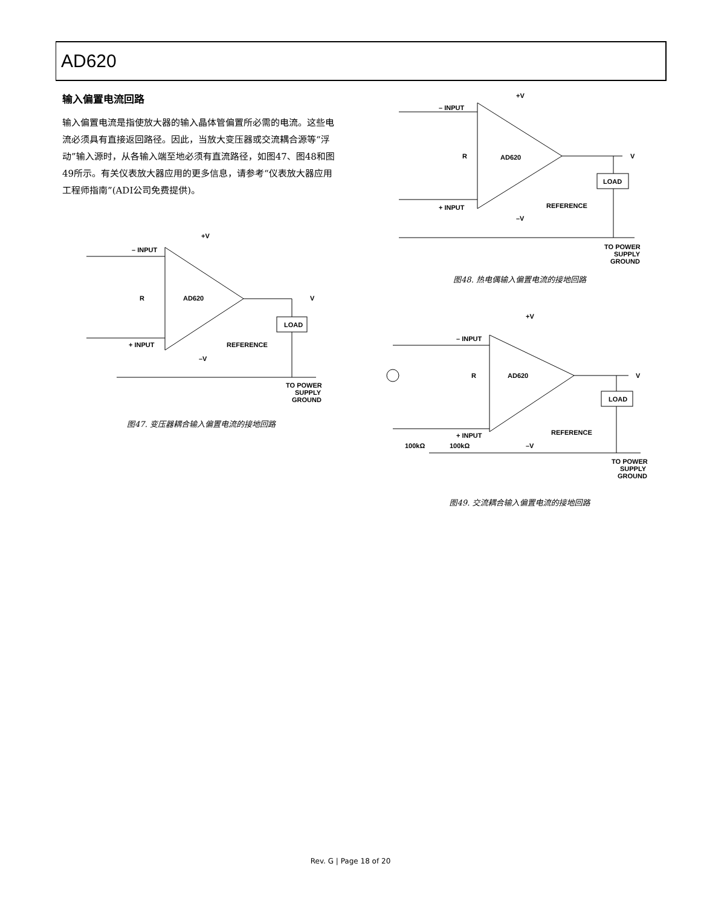AD620
输入偏置电流回路
输入偏置电流是指使放大器的输入晶体管偏置所必需的电流。这些电流必须具有直接返回路径。因此，当放大变压器或交流耦合源等“浮动”输入源时，从各输入端至地必须有直流路径，如图47、图48和图49所示。有关仪表放大器应用的更多信息，请参考“仪表放大器应用工程师指南”(ADI公司免费提供)。
– INPUT
+ INPUT
+V
AD620
R
V
LOAD
REFERENCE
–V
TO POWER
SUPPLY
GROUND
图47. 变压器耦合输入偏置电流的接地回路
– INPUT
+ INPUT
+V
AD620
R
V
LOAD
REFERENCE
–V
TO POWER
SUPPLY
GROUND
图48. 热电偶输入偏置电流的接地回路
– INPUT
+ INPUT
+V
AD620
R
V
LOAD
REFERENCE
–V
100kΩ
100kΩ
TO POWER
SUPPLY
GROUND
图49. 交流耦合输入偏置电流的接地回路
Rev. G | Page 18 of 20